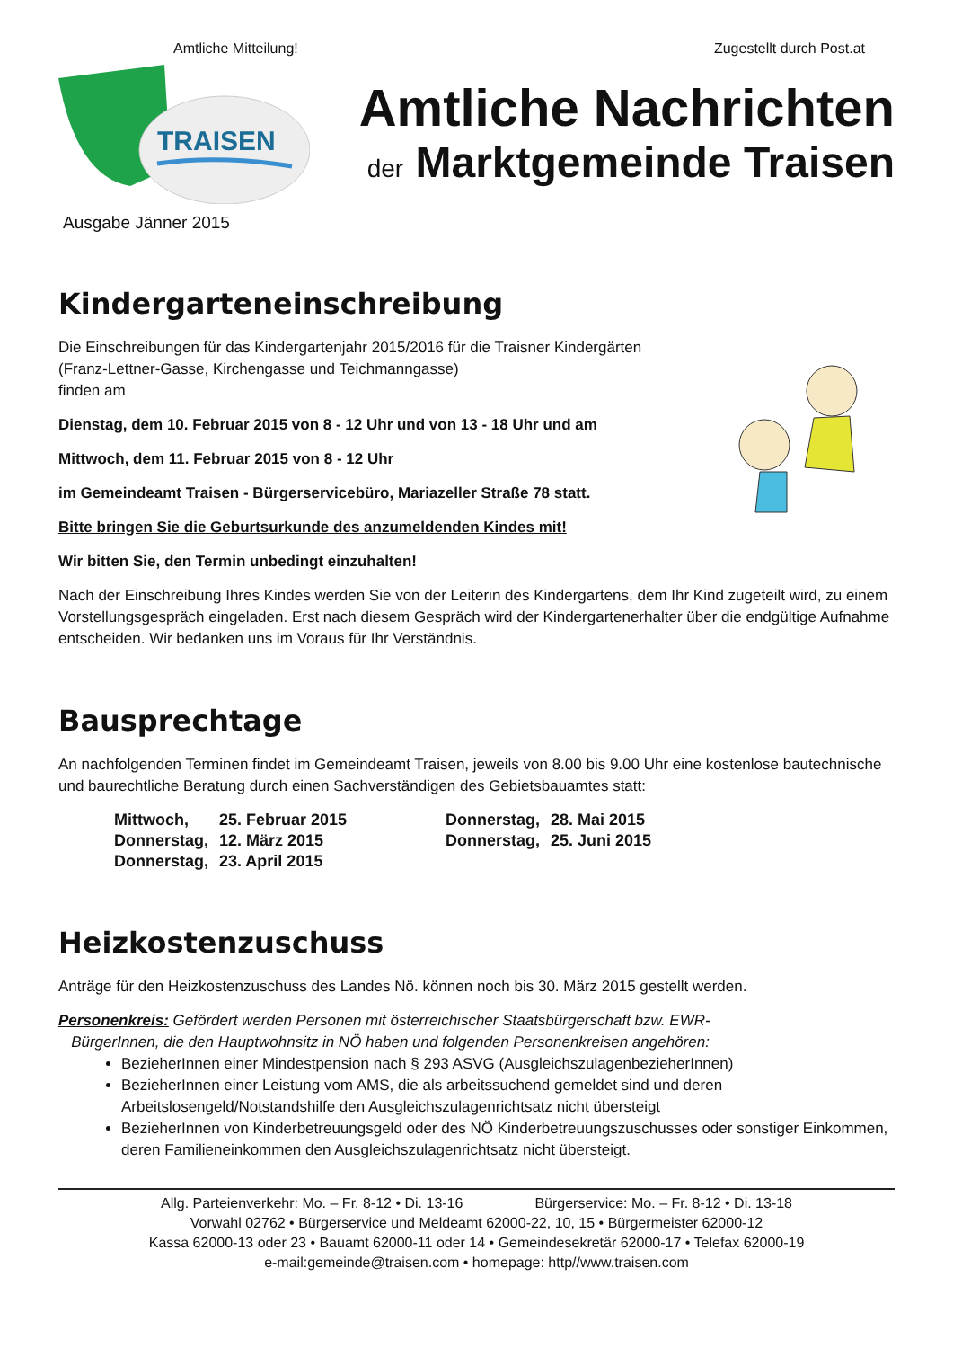Amtliche Mitteilung! Zugestellt durch Post.at
TRAISEN
Amtliche Nachrichten
der Marktgemeinde Traisen
Ausgabe Jänner 2015
Kindergarteneinschreibung
Die Einschreibungen für das Kindergartenjahr 2015/2016 für die Traisner Kindergärten (Franz-Lettner-Gasse, Kirchengasse und Teichmanngasse)
finden am
Dienstag, dem 10. Februar 2015 von 8 - 12 Uhr und von 13 - 18 Uhr und am
Mittwoch, dem 11. Februar 2015 von 8 - 12 Uhr
im Gemeindeamt Traisen - Bürgerservicebüro, Mariazeller Straße 78 statt.
Bitte bringen Sie die Geburtsurkunde des anzumeldenden Kindes mit!
Wir bitten Sie, den Termin unbedingt einzuhalten!
Nach der Einschreibung Ihres Kindes werden Sie von der Leiterin des Kindergartens, dem Ihr Kind zugeteilt wird, zu einem Vorstellungsgespräch eingeladen. Erst nach diesem Gespräch wird der Kindergartenerhalter über die endgültige Aufnahme entscheiden. Wir bedanken uns im Voraus für Ihr Verständnis.
Bausprechtage
An nachfolgenden Terminen findet im Gemeindeamt Traisen, jeweils von 8.00 bis 9.00 Uhr eine kostenlose bautechnische und baurechtliche Beratung durch einen Sachverständigen des Gebietsbauamtes statt:
| Mittwoch, | 25. Februar 2015 | Donnerstag, | 28. Mai 2015 |
| Donnerstag, | 12. März 2015 | Donnerstag, | 25. Juni 2015 |
| Donnerstag, | 23. April 2015 | | |
Heizkostenzuschuss
Anträge für den Heizkostenzuschuss des Landes Nö. können noch bis 30. März 2015 gestellt werden.
Personenkreis: Gefördert werden Personen mit österreichischer Staatsbürgerschaft bzw. EWR-
BürgerInnen, die den Hauptwohnsitz in NÖ haben und folgenden Personenkreisen angehören:
BezieherInnen einer Mindestpension nach § 293 ASVG (AusgleichszulagenbezieherInnen)
BezieherInnen einer Leistung vom AMS, die als arbeitssuchend gemeldet sind und deren Arbeitslosengeld/Notstandshilfe den Ausgleichszulagenrichtsatz nicht übersteigt
BezieherInnen von Kinderbetreuungsgeld oder des NÖ Kinderbetreuungszuschusses oder sonstiger Einkommen, deren Familieneinkommen den Ausgleichszulagenrichtsatz nicht übersteigt.
Allg. Parteienverkehr: Mo. – Fr. 8-12 • Di. 13-16 Bürgerservice: Mo. – Fr. 8-12 • Di. 13-18
Vorwahl 02762 • Bürgerservice und Meldeamt 62000-22, 10, 15 • Bürgermeister 62000-12
Kassa 62000-13 oder 23 • Bauamt 62000-11 oder 14 • Gemeindesekretär 62000-17 • Telefax 62000-19
e-mail:gemeinde@traisen.com • homepage: http//www.traisen.com